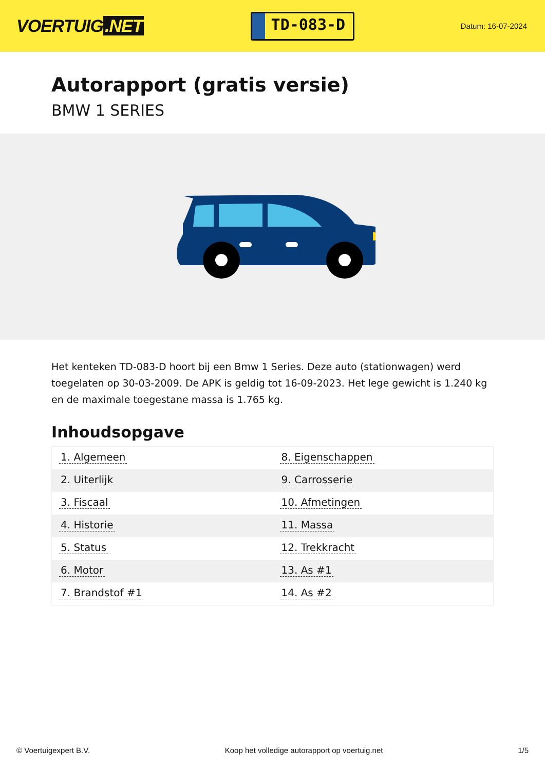VOERTUIG.NET
TD-083-D
Datum: 16-07-2024
Autorapport (gratis versie)
BMW 1 SERIES
Het kenteken TD-083-D hoort bij een Bmw 1 Series. Deze auto (stationwagen) werd toegelaten op 30-03-2009. De APK is geldig tot 16-09-2023. Het lege gewicht is 1.240 kg en de maximale toegestane massa is 1.765 kg.
Inhoudsopgave
| 1. Algemeen | 8. Eigenschappen |
| 2. Uiterlijk | 9. Carrosserie |
| 3. Fiscaal | 10. Afmetingen |
| 4. Historie | 11. Massa |
| 5. Status | 12. Trekkracht |
| 6. Motor | 13. As #1 |
| 7. Brandstof #1 | 14. As #2 |
© Voertuigexpert B.V. Koop het volledige autorapport op voertuig.net 1/5